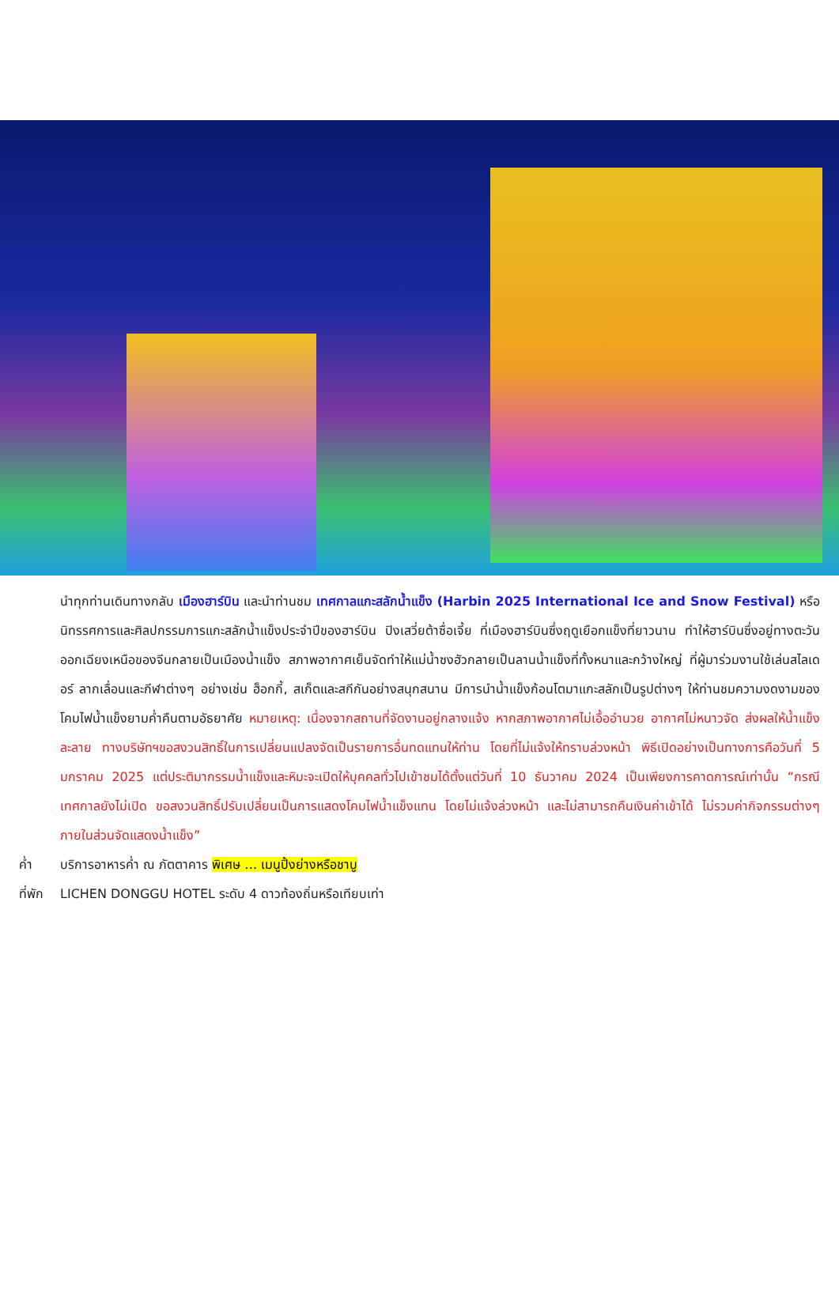นำทุกท่านเดินทางกลับ เมืองฮาร์บิน และนำท่านชม เทศกาลแกะสลักน้ำแข็ง (Harbin 2025 International Ice and Snow Festival) หรือนิทรรศการและศิลปกรรมการแกะสลักน้ำแข็งประจำปีของฮาร์บิน ปิงเสวี่ยต้าซื่อเจี้ย ที่เมืองฮาร์บินซึ่งฤดูเยือกแข็งที่ยาวนาน ทำให้ฮาร์บินซึ่งอยู่ทางตะวันออกเฉียงเหนือของจีนกลายเป็นเมืองน้ำแข็ง สภาพอากาศเย็นจัดทำให้แม่น้ำซงฮัวกลายเป็นลานน้ำแข็งที่ทั้งหนาและกว้างใหญ่ ที่ผู้มาร่วมงานใช้เล่นสไลเดอร์ ลากเลื่อนและกีฬาต่างๆ อย่างเช่น ฮ็อกกี้, สเก็ตและสกีกันอย่างสนุกสนาน มีการนำน้ำแข็งก้อนโตมาแกะสลักเป็นรูปต่างๆ ให้ท่านชมความงดงามของโคมไฟน้ำแข็งยามค่ำคืนตามอัธยาศัย หมายเหตุ: เนื่องจากสถานที่จัดงานอยู่กลางแจ้ง หากสภาพอากาศไม่เอื้ออำนวย อากาศไม่หนาวจัด ส่งผลให้น้ำแข็งละลาย ทางบริษัทฯขอสงวนสิทธิ์ในการเปลี่ยนแปลงจัดเป็นรายการอื่นทดแทนให้ท่าน โดยที่ไม่แจ้งให้ทราบล่วงหน้า พิธีเปิดอย่างเป็นทางการคือวันที่ 5 มกราคม 2025 แต่ประติมากรรมน้ำแข็งและหิมะจะเปิดให้บุคคลทั่วไปเข้าชมได้ตั้งแต่วันที่ 10 ธันวาคม 2024 เป็นเพียงการคาดการณ์เท่านั้น “กรณีเทศกาลยังไม่เปิด ขอสงวนสิทธิ์ปรับเปลี่ยนเป็นการแสดงโคมไฟน้ำแข็งแทน โดยไม่แจ้งล่วงหน้า และไม่สามารถคืนเงินค่าเข้าได้ ไม่รวมค่ากิจกรรมต่างๆภายในส่วนจัดแสดงน้ำแข็ง”
ค่ำ บริการอาหารค่ำ ณ ภัตตาคาร พิเศษ … เมนูปิ้งย่างหรือชาบู
ที่พัก LICHEN DONGGU HOTEL ระดับ 4 ดาวท้องถิ่นหรือเทียบเท่า